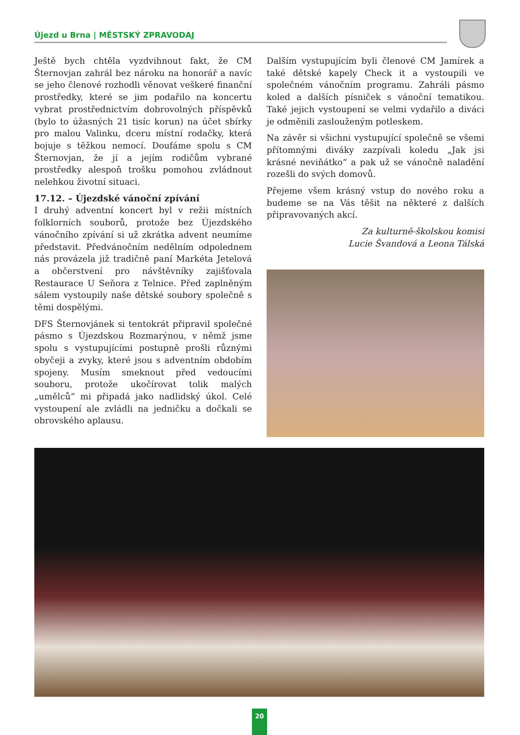Újezd u Brna | MĚSTSKÝ ZPRAVODAJ
Ještě bych chtěla vyzdvihnout fakt, že CM Šternovjan zahrál bez nároku na honorář a navíc se jeho členové rozhodli věnovat veškeré finanční prostředky, které se jim podařilo na koncertu vybrat prostřednictvím dobrovolných příspěvků (bylo to úžasných 21 tisíc korun) na účet sbírky pro malou Valinku, dceru místní rodačky, která bojuje s těžkou nemocí. Doufáme spolu s CM Šternovjan, že jí a jejím rodičům vybrané prostředky alespoň trošku pomohou zvládnout nelehkou životní situaci.
17.12. – Újezdské vánoční zpívání
I druhý adventní koncert byl v režii místních folklorních souborů, protože bez Újezdského vánočního zpívání si už zkrátka advent neumíme představit. Předvánočním nedělním odpolednem nás provázela již tradičně paní Markéta Jetelová a občerstvení pro návštěvníky zajišťovala Restaurace U Seňora z Telnice. Před zaplněným sálem vystoupily naše dětské soubory společně s těmi dospělými.
DFS Šternovjánek si tentokrát připravil společné pásmo s Újezdskou Rozmarýnou, v němž jsme spolu s vystupujícími postupně prošli různými obyčeji a zvyky, které jsou s adventním obdobím spojeny. Musím smeknout před vedoucími souboru, protože ukočírovat tolik malých „umělců“ mi připadá jako nadlidský úkol. Celé vystoupení ale zvládli na jedničku a dočkali se obrovského aplausu.
Dalším vystupujícím byli členové CM Jamírek a také dětské kapely Check it a vystoupili ve společném vánočním programu. Zahráli pásmo koled a dalších písniček s vánoční tematikou. Také jejich vystoupení se velmi vydařilo a diváci je odměnili zaslouženým potleskem.
Na závěr si všichni vystupující společně se všemi přítomnými diváky zazpívali koledu „Jak jsi krásné neviňátko“ a pak už se vánočně naladění rozešli do svých domovů.
Přejeme všem krásný vstup do nového roku a budeme se na Vás těšit na některé z dalších připravovaných akcí.
Za kulturně-školskou komisi
Lucie Švandová a Leona Tálská
20